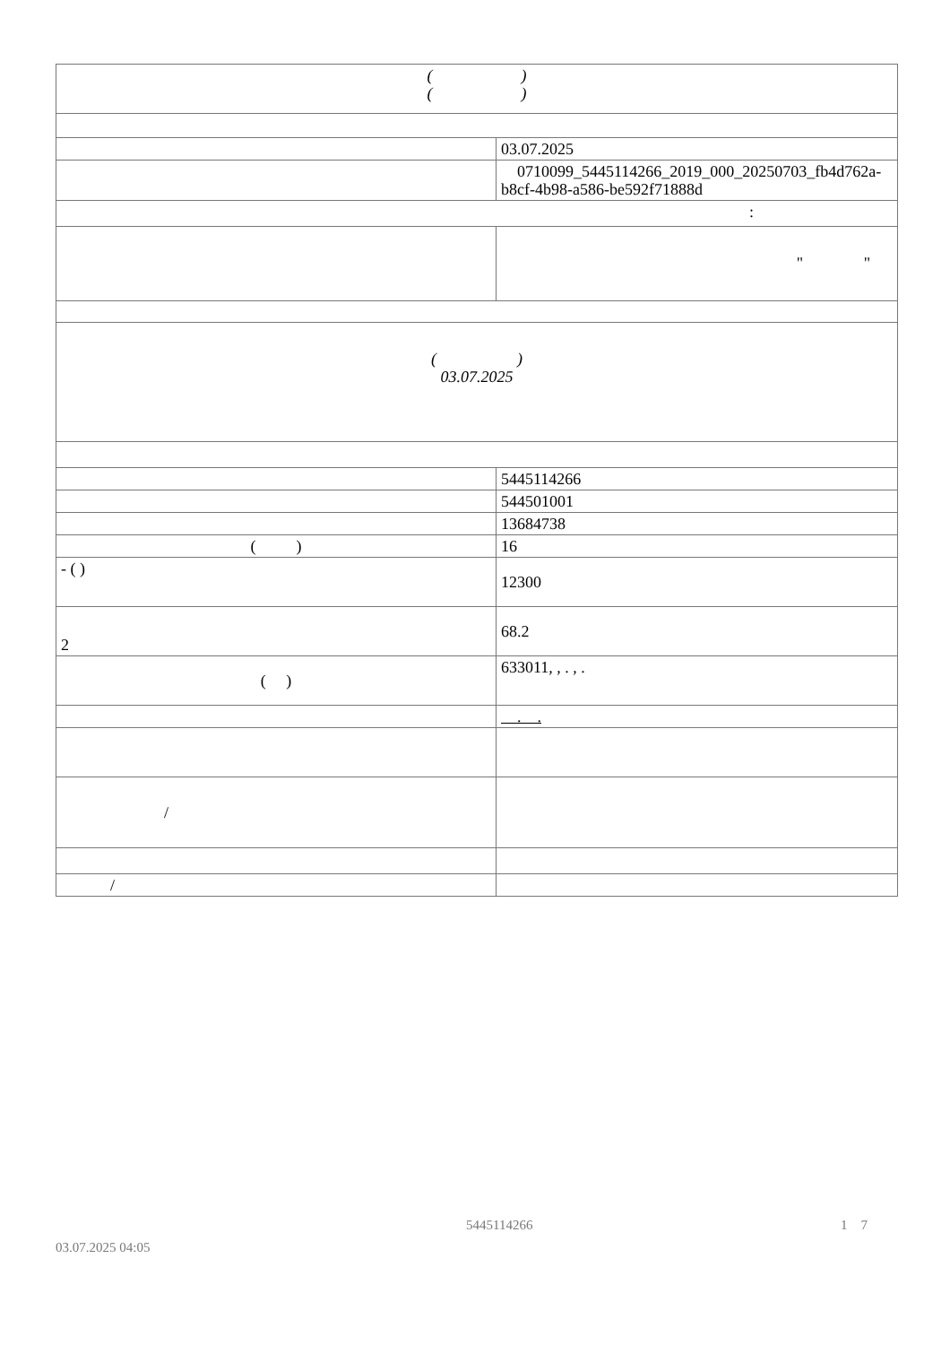| ( ) ( ) | |
| | 03.07.2025 |
| | 0710099_5445114266_2019_000_20250703_fb4d762a-b8cf-4b98-a586-be592f71888d |
| : | |
| | " " |
| ( ) 03.07.2025 | |
| | 5445114266 |
| | 544501001 |
| | 13684738 |
| ( ) | 16 |
| - ( ) | 12300 |
| 2 | 68.2 |
| ( ) | 633011, , . , . |
| | . . |
| / | |
| / | |
5445114266 1 7
03.07.2025 04:05